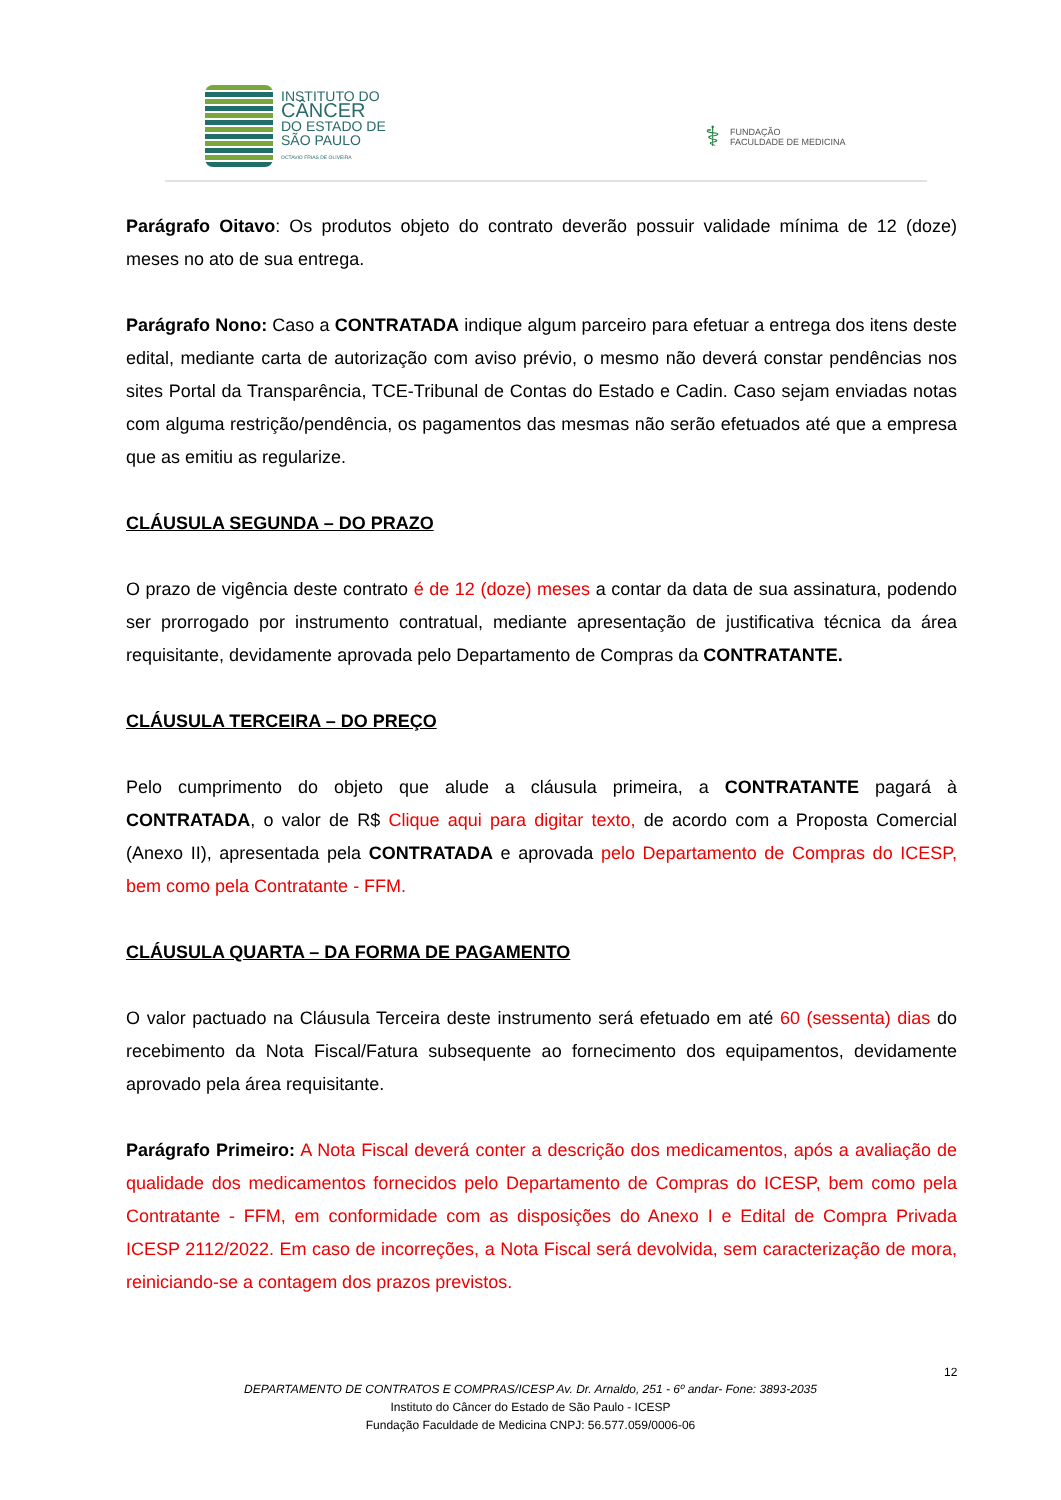INSTITUTO DO
CÂNCER
DO ESTADO DE
SÃO PAULO
OCTAVIO FRIAS DE OLIVEIRA
⚕
FUNDAÇÃO
FACULDADE DE MEDICINA
Parágrafo Oitavo: Os produtos objeto do contrato deverão possuir validade mínima de 12 (doze) meses no ato de sua entrega.
Parágrafo Nono: Caso a CONTRATADA indique algum parceiro para efetuar a entrega dos itens deste edital, mediante carta de autorização com aviso prévio, o mesmo não deverá constar pendências nos sites Portal da Transparência, TCE-Tribunal de Contas do Estado e Cadin. Caso sejam enviadas notas com alguma restrição/pendência, os pagamentos das mesmas não serão efetuados até que a empresa que as emitiu as regularize.
CLÁUSULA SEGUNDA – DO PRAZO
O prazo de vigência deste contrato é de 12 (doze) meses a contar da data de sua assinatura, podendo ser prorrogado por instrumento contratual, mediante apresentação de justificativa técnica da área requisitante, devidamente aprovada pelo Departamento de Compras da CONTRATANTE.
CLÁUSULA TERCEIRA – DO PREÇO
Pelo cumprimento do objeto que alude a cláusula primeira, a CONTRATANTE pagará à CONTRATADA, o valor de R$ Clique aqui para digitar texto, de acordo com a Proposta Comercial (Anexo II), apresentada pela CONTRATADA e aprovada pelo Departamento de Compras do ICESP, bem como pela Contratante - FFM.
CLÁUSULA QUARTA – DA FORMA DE PAGAMENTO
O valor pactuado na Cláusula Terceira deste instrumento será efetuado em até 60 (sessenta) dias do recebimento da Nota Fiscal/Fatura subsequente ao fornecimento dos equipamentos, devidamente aprovado pela área requisitante.
Parágrafo Primeiro: A Nota Fiscal deverá conter a descrição dos medicamentos, após a avaliação de qualidade dos medicamentos fornecidos pelo Departamento de Compras do ICESP, bem como pela Contratante - FFM, em conformidade com as disposições do Anexo I e Edital de Compra Privada ICESP 2112/2022. Em caso de incorreções, a Nota Fiscal será devolvida, sem caracterização de mora, reiniciando-se a contagem dos prazos previstos.
12
DEPARTAMENTO DE CONTRATOS E COMPRAS/ICESP Av. Dr. Arnaldo, 251 - 6º andar- Fone: 3893-2035
Instituto do Câncer do Estado de São Paulo - ICESP
Fundação Faculdade de Medicina CNPJ: 56.577.059/0006-06